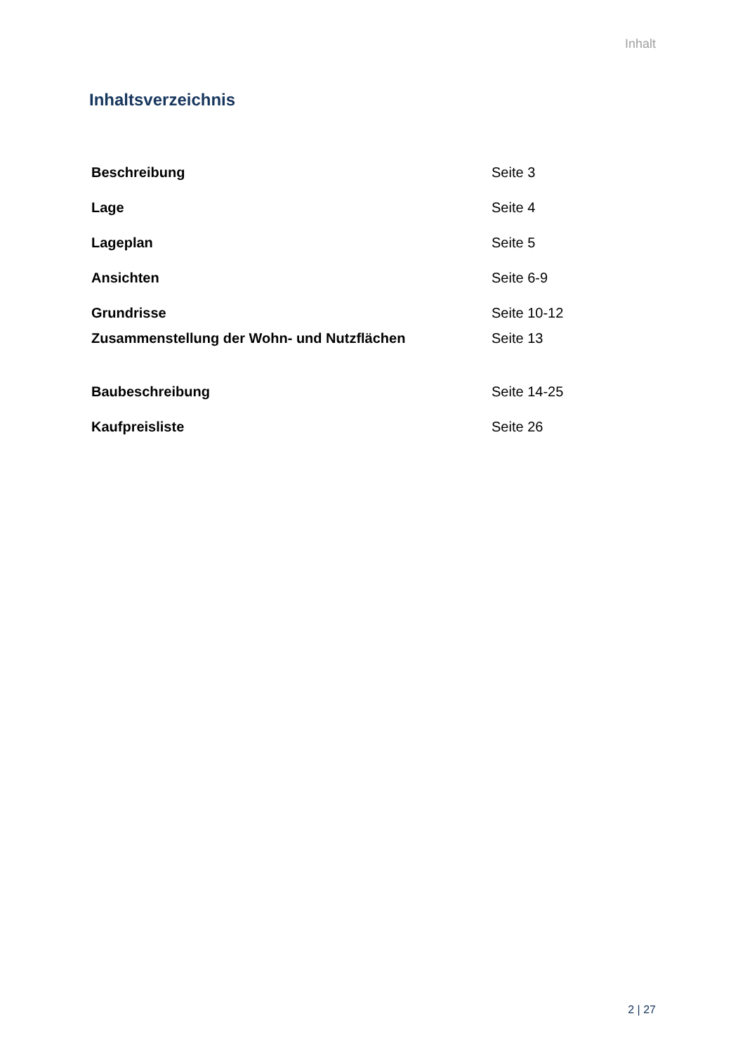Inhalt
Inhaltsverzeichnis
| Beschreibung | Seite 3 |
| Lage | Seite 4 |
| Lageplan | Seite 5 |
| Ansichten | Seite 6-9 |
| Grundrisse | Seite 10-12 |
| Zusammenstellung der Wohn- und Nutzflächen | Seite 13 |
| Baubeschreibung | Seite 14-25 |
| Kaufpreisliste | Seite 26 |
2 | 27